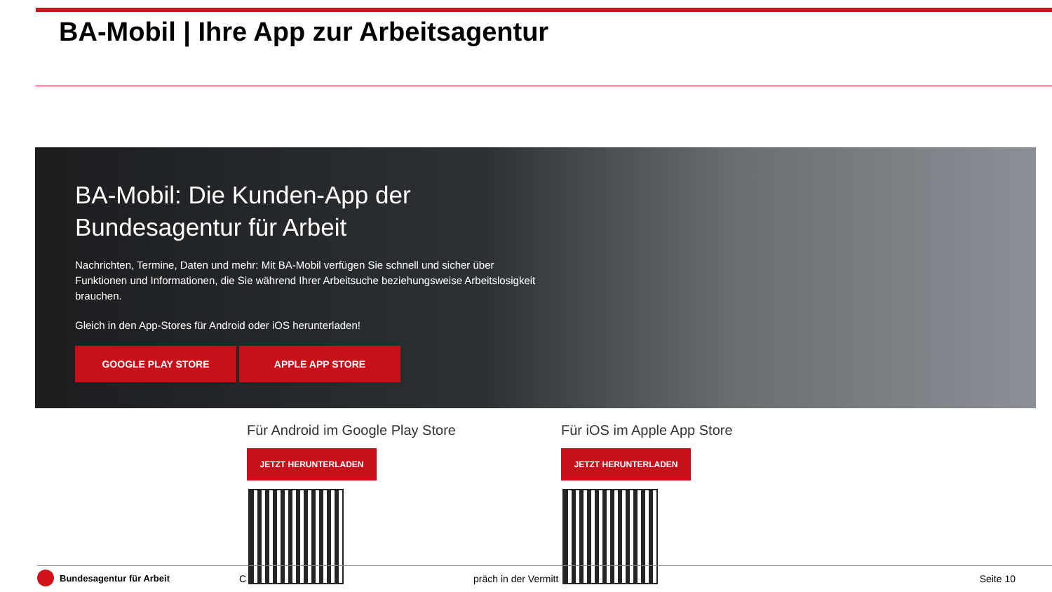BA-Mobil | Ihre App zur Arbeitsagentur
BA-Mobil: Die Kunden-App der Bundesagentur für Arbeit
Nachrichten, Termine, Daten und mehr: Mit BA-Mobil verfügen Sie schnell und sicher über Funktionen und Informationen, die Sie während Ihrer Arbeitsuche beziehungsweise Arbeitslosigkeit brauchen.
Gleich in den App-Stores für Android oder iOS herunterladen!
GOOGLE PLAY STORE APPLE APP STORE
Für Android im Google Play Store
JETZT HERUNTERLADEN
Für iOS im Apple App Store
JETZT HERUNTERLADEN
Bundesagentur für Arbeit C präch in der Vermitt Seite 10